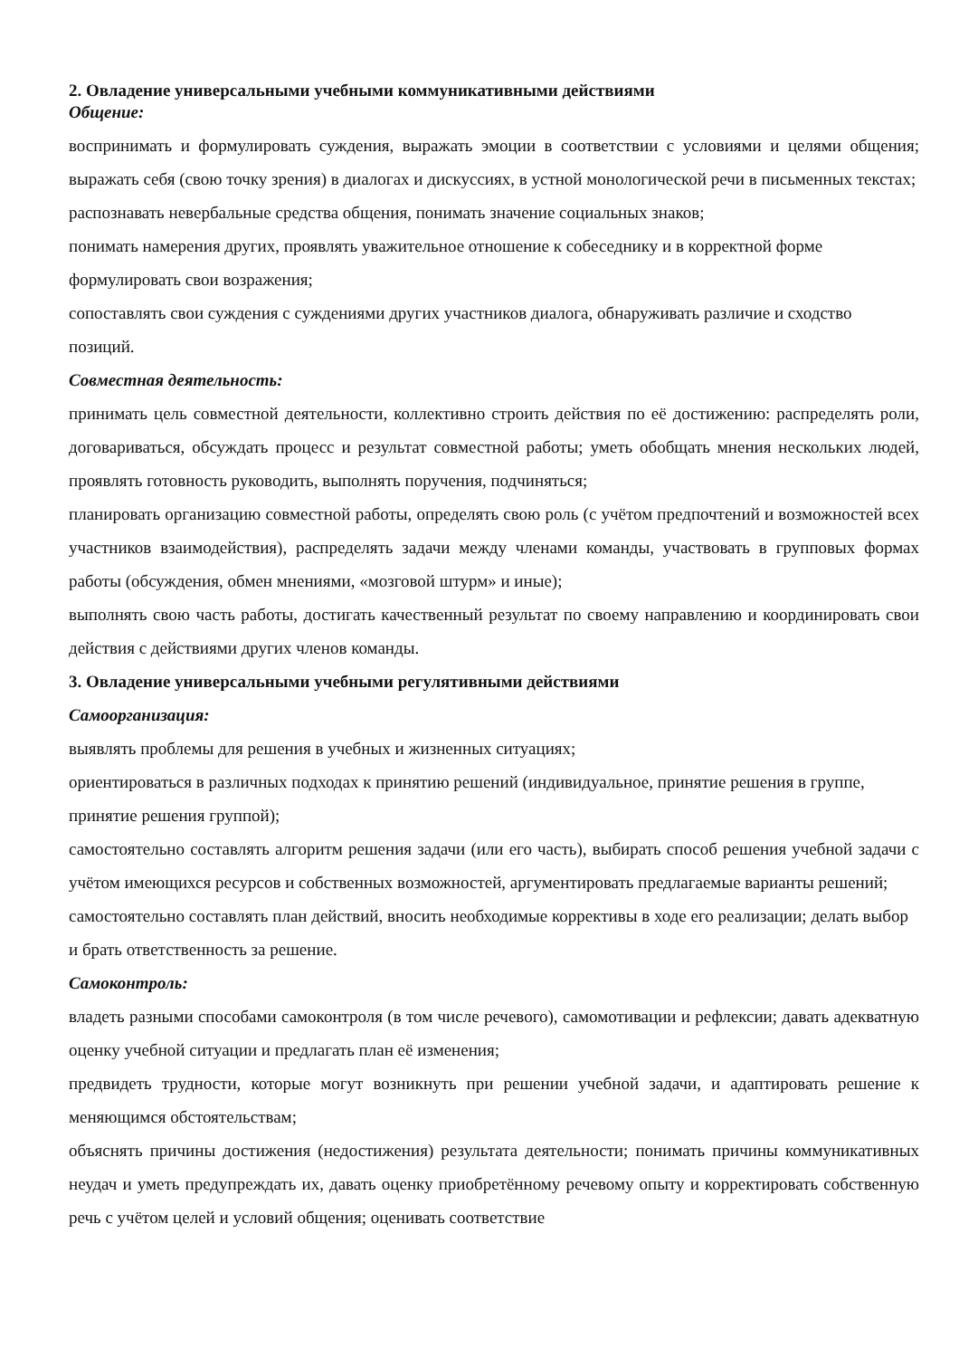2. Овладение универсальными учебными коммуникативными действиями
Общение:
воспринимать и формулировать суждения, выражать эмоции в соответствии с условиями и целями общения; выражать себя (свою точку зрения) в диалогах и дискуссиях, в устной монологической речи в письменных текстах;
распознавать невербальные средства общения, понимать значение социальных знаков;
понимать намерения других, проявлять уважительное отношение к собеседнику и в корректной форме формулировать свои возражения;
сопоставлять свои суждения с суждениями других участников диалога, обнаруживать различие и сходство позиций.
Совместная деятельность:
принимать цель совместной деятельности, коллективно строить действия по её достижению: распределять роли, договариваться, обсуждать процесс и результат совместной работы; уметь обобщать мнения нескольких людей, проявлять готовность руководить, выполнять поручения, подчиняться;
планировать организацию совместной работы, определять свою роль (с учётом предпочтений и возможностей всех участников взаимодействия), распределять задачи между членами команды, участвовать в групповых формах работы (обсуждения, обмен мнениями, «мозговой штурм» и иные);
выполнять свою часть работы, достигать качественный результат по своему направлению и координировать свои действия с действиями других членов команды.
3. Овладение универсальными учебными регулятивными действиями
Самоорганизация:
выявлять проблемы для решения в учебных и жизненных ситуациях;
ориентироваться в различных подходах к принятию решений (индивидуальное, принятие решения в группе, принятие решения группой);
самостоятельно составлять алгоритм решения задачи (или его часть), выбирать способ решения учебной задачи с учётом имеющихся ресурсов и собственных возможностей, аргументировать предлагаемые варианты решений;
самостоятельно составлять план действий, вносить необходимые коррективы в ходе его реализации; делать выбор и брать ответственность за решение.
Самоконтроль:
владеть разными способами самоконтроля (в том числе речевого), самомотивации и рефлексии; давать адекватную оценку учебной ситуации и предлагать план её изменения;
предвидеть трудности, которые могут возникнуть при решении учебной задачи, и адаптировать решение к меняющимся обстоятельствам;
объяснять причины достижения (недостижения) результата деятельности; понимать причины коммуникативных неудач и уметь предупреждать их, давать оценку приобретённому речевому опыту и корректировать собственную речь с учётом целей и условий общения; оценивать соответствие